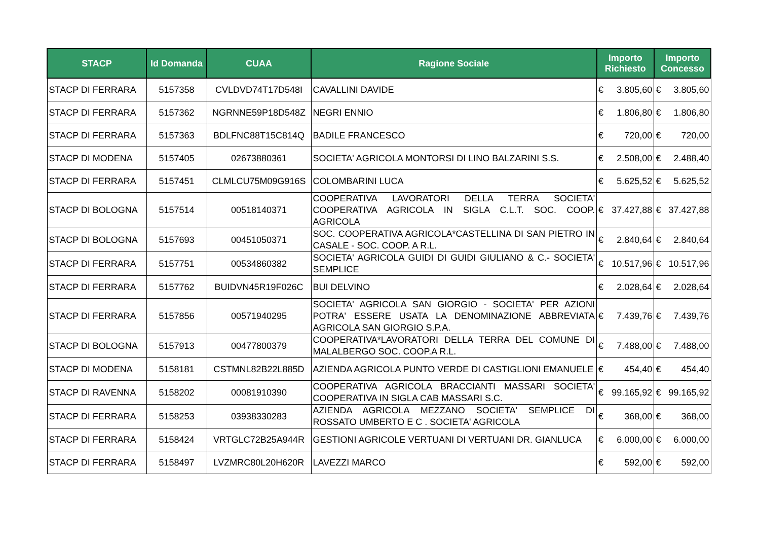| STACP | Id Domanda | CUAA | Ragione Sociale | Importo Richiesto | | Importo Concesso | |
| --- | --- | --- | --- | --- | --- | --- | --- |
| STACP DI FERRARA | 5157358 | CVLDVD74T17D548I | CAVALLINI DAVIDE | € | 3.805,60 | € | 3.805,60 |
| STACP DI FERRARA | 5157362 | NGRNNE59P18D548Z | NEGRI ENNIO | € | 1.806,80 | € | 1.806,80 |
| STACP DI FERRARA | 5157363 | BDLFNC88T15C814Q | BADILE FRANCESCO | € | 720,00 | € | 720,00 |
| STACP DI MODENA | 5157405 | 02673880361 | SOCIETA' AGRICOLA MONTORSI DI LINO BALZARINI S.S. | € | 2.508,00 | € | 2.488,40 |
| STACP DI FERRARA | 5157451 | CLMLCU75M09G916S | COLOMBARINI LUCA | € | 5.625,52 | € | 5.625,52 |
| STACP DI BOLOGNA | 5157514 | 00518140371 | COOPERATIVA LAVORATORI DELLA TERRA SOCIETA' COOPERATIVA AGRICOLA IN SIGLA C.L.T. SOC. COOP. AGRICOLA | € | 37.427,88 | € | 37.427,88 |
| STACP DI BOLOGNA | 5157693 | 00451050371 | SOC. COOPERATIVA AGRICOLA*CASTELLINA DI SAN PIETRO IN CASALE - SOC. COOP. A R.L. | € | 2.840,64 | € | 2.840,64 |
| STACP DI FERRARA | 5157751 | 00534860382 | SOCIETA' AGRICOLA GUIDI DI GUIDI GIULIANO & C.- SOCIETA' SEMPLICE | € | 10.517,96 | € | 10.517,96 |
| STACP DI FERRARA | 5157762 | BUIDVN45R19F026C | BUI DELVINO | € | 2.028,64 | € | 2.028,64 |
| STACP DI FERRARA | 5157856 | 00571940295 | SOCIETA' AGRICOLA SAN GIORGIO - SOCIETA' PER AZIONI POTRA' ESSERE USATA LA DENOMINAZIONE ABBREVIATA AGRICOLA SAN GIORGIO S.P.A. | € | 7.439,76 | € | 7.439,76 |
| STACP DI BOLOGNA | 5157913 | 00477800379 | COOPERATIVA*LAVORATORI DELLA TERRA DEL COMUNE DI MALALBERGO SOC. COOP.A R.L. | € | 7.488,00 | € | 7.488,00 |
| STACP DI MODENA | 5158181 | CSTMNL82B22L885D | AZIENDA AGRICOLA PUNTO VERDE DI CASTIGLIONI EMANUELE | € | 454,40 | € | 454,40 |
| STACP DI RAVENNA | 5158202 | 00081910390 | COOPERATIVA AGRICOLA BRACCIANTI MASSARI SOCIETA' COOPERATIVA IN SIGLA CAB MASSARI S.C. | € | 99.165,92 | € | 99.165,92 |
| STACP DI FERRARA | 5158253 | 03938330283 | AZIENDA AGRICOLA MEZZANO SOCIETA' SEMPLICE DI ROSSATO UMBERTO E C . SOCIETA' AGRICOLA | € | 368,00 | € | 368,00 |
| STACP DI FERRARA | 5158424 | VRTGLC72B25A944R | GESTIONI AGRICOLE VERTUANI DI VERTUANI DR. GIANLUCA | € | 6.000,00 | € | 6.000,00 |
| STACP DI FERRARA | 5158497 | LVZMRC80L20H620R | LAVEZZI MARCO | € | 592,00 | € | 592,00 |